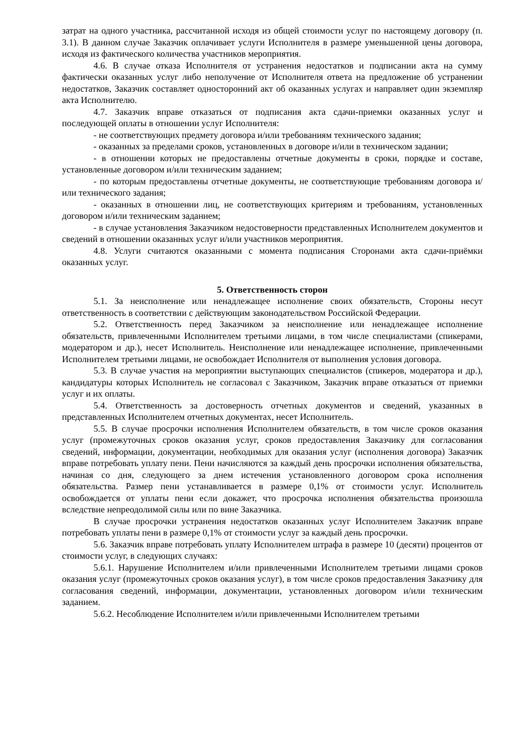затрат на одного участника, рассчитанной исходя из общей стоимости услуг по настоящему договору (п. 3.1). В данном случае Заказчик оплачивает услуги Исполнителя в размере уменьшенной цены договора, исходя из фактического количества участников мероприятия.
4.6. В случае отказа Исполнителя от устранения недостатков и подписании акта на сумму фактически оказанных услуг либо неполучение от Исполнителя ответа на предложение об устранении недостатков, Заказчик составляет односторонний акт об оказанных услугах и направляет один экземпляр акта Исполнителю.
4.7. Заказчик вправе отказаться от подписания акта сдачи-приемки оказанных услуг и последующей оплаты в отношении услуг Исполнителя:
- не соответствующих предмету договора и/или требованиям технического задания;
- оказанных за пределами сроков, установленных в договоре и/или в техническом задании;
- в отношении которых не предоставлены отчетные документы в сроки, порядке и составе, установленные договором и/или техническим заданием;
- по которым предоставлены отчетные документы, не соответствующие требованиям договора и/или технического задания;
- оказанных в отношении лиц, не соответствующих критериям и требованиям, установленных договором и/или техническим заданием;
- в случае установления Заказчиком недостоверности представленных Исполнителем документов и сведений в отношении оказанных услуг и/или участников мероприятия.
4.8. Услуги считаются оказанными с момента подписания Сторонами акта сдачи-приёмки оказанных услуг.
5. Ответственность сторон
5.1. За неисполнение или ненадлежащее исполнение своих обязательств, Стороны несут ответственность в соответствии с действующим законодательством Российской Федерации.
5.2. Ответственность перед Заказчиком за неисполнение или ненадлежащее исполнение обязательств, привлеченными Исполнителем третьими лицами, в том числе специалистами (спикерами, модератором и др.), несет Исполнитель. Неисполнение или ненадлежащее исполнение, привлеченными Исполнителем третьими лицами, не освобождает Исполнителя от выполнения условия договора.
5.3. В случае участия на мероприятии выступающих специалистов (спикеров, модератора и др.), кандидатуры которых Исполнитель не согласовал с Заказчиком, Заказчик вправе отказаться от приемки услуг и их оплаты.
5.4. Ответственность за достоверность отчетных документов и сведений, указанных в представленных Исполнителем отчетных документах, несет Исполнитель.
5.5. В случае просрочки исполнения Исполнителем обязательств, в том числе сроков оказания услуг (промежуточных сроков оказания услуг, сроков предоставления Заказчику для согласования сведений, информации, документации, необходимых для оказания услуг (исполнения договора) Заказчик вправе потребовать уплату пени. Пени начисляются за каждый день просрочки исполнения обязательства, начиная со дня, следующего за днем истечения установленного договором срока исполнения обязательства. Размер пени устанавливается в размере 0,1% от стоимости услуг. Исполнитель освобождается от уплаты пени если докажет, что просрочка исполнения обязательства произошла вследствие непреодолимой силы или по вине Заказчика.
В случае просрочки устранения недостатков оказанных услуг Исполнителем Заказчик вправе потребовать уплаты пени в размере 0,1% от стоимости услуг за каждый день просрочки.
5.6. Заказчик вправе потребовать уплату Исполнителем штрафа в размере 10 (десяти) процентов от стоимости услуг, в следующих случаях:
5.6.1. Нарушение Исполнителем и/или привлеченными Исполнителем третьими лицами сроков оказания услуг (промежуточных сроков оказания услуг), в том числе сроков предоставления Заказчику для согласования сведений, информации, документации, установленных договором и/или техническим заданием.
5.6.2. Несоблюдение Исполнителем и/или привлеченными Исполнителем третьими